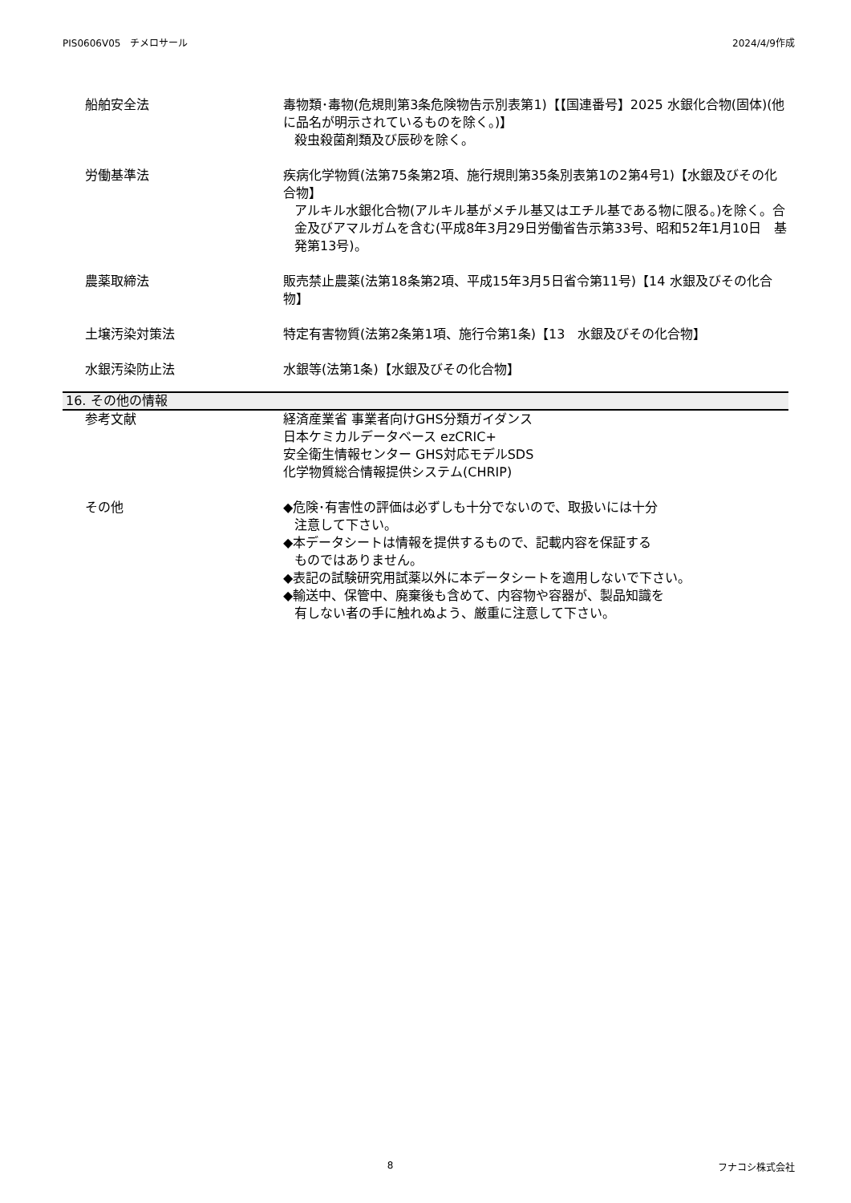PIS0606V05　チメロサール 2024/4/9作成
船舶安全法 毒物類･毒物(危規則第3条危険物告示別表第1)【【国連番号】2025 水銀化合物(固体)(他に品名が明示されているものを除く。)】
殺虫殺菌剤類及び辰砂を除く。
労働基準法 疾病化学物質(法第75条第2項、施行規則第35条別表第1の2第4号1)【水銀及びその化合物】
アルキル水銀化合物(アルキル基がメチル基又はエチル基である物に限る。)を除く。合金及びアマルガムを含む(平成8年3月29日労働省告示第33号、昭和52年1月10日　基発第13号)。
農薬取締法 販売禁止農薬(法第18条第2項、平成15年3月5日省令第11号)【14 水銀及びその化合物】
土壌汚染対策法 特定有害物質(法第2条第1項、施行令第1条)【13　水銀及びその化合物】
水銀汚染防止法 水銀等(法第1条)【水銀及びその化合物】
16. その他の情報
参考文献 経済産業省 事業者向けGHS分類ガイダンス
日本ケミカルデータベース ezCRIC+
安全衛生情報センター GHS対応モデルSDS
化学物質総合情報提供システム(CHRIP)
その他 ◆危険･有害性の評価は必ずしも十分でないので、取扱いには十分
注意して下さい。
◆本データシートは情報を提供するもので、記載内容を保証する
ものではありません。
◆表記の試験研究用試薬以外に本データシートを適用しないで下さい。
◆輸送中、保管中、廃棄後も含めて、内容物や容器が、製品知識を
有しない者の手に触れぬよう、厳重に注意して下さい。
8 フナコシ株式会社